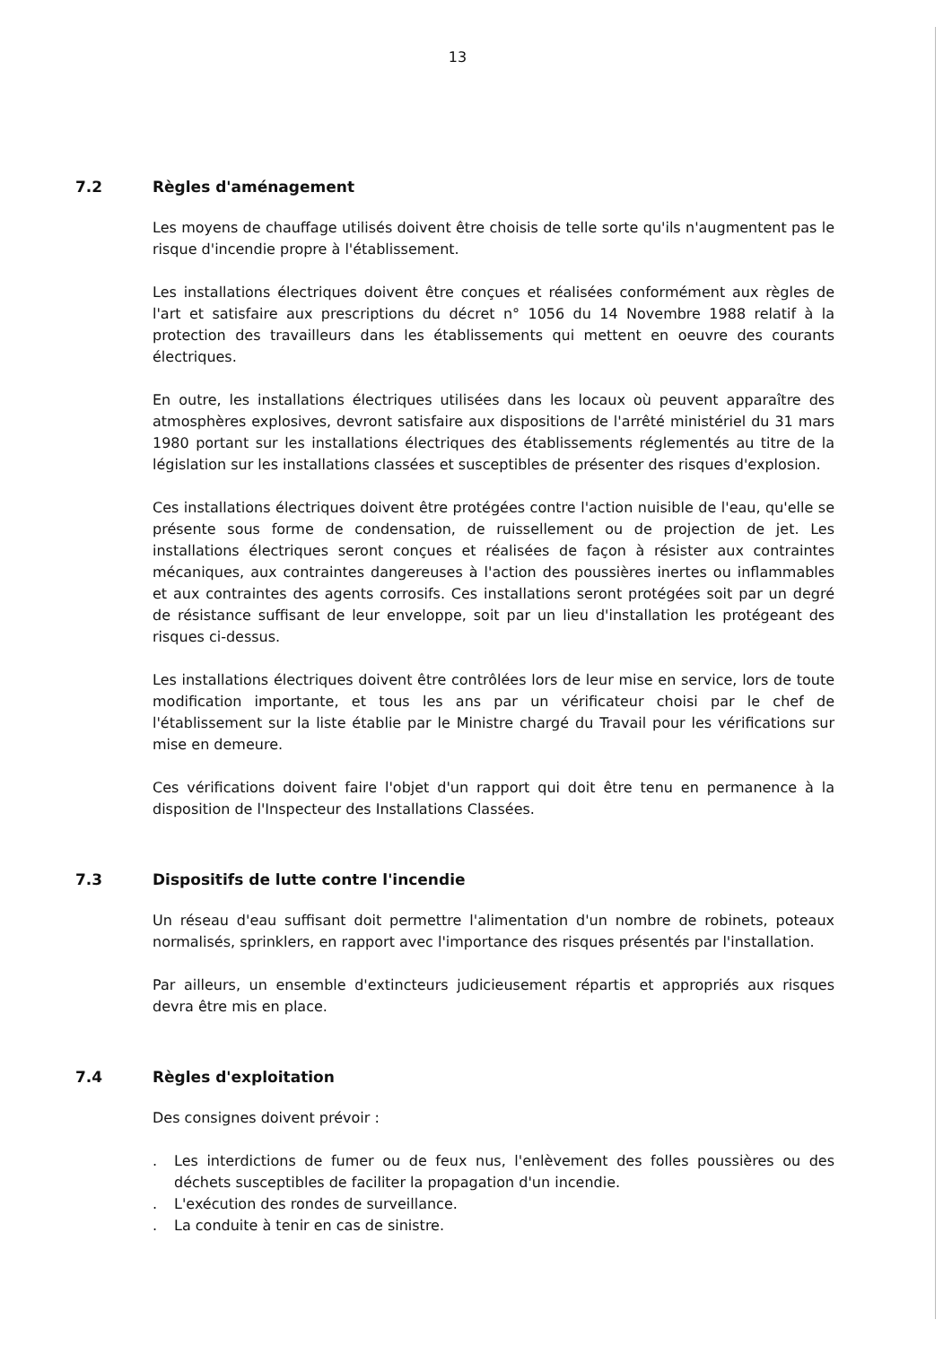13
7.2 Règles d'aménagement
Les moyens de chauffage utilisés doivent être choisis de telle sorte qu'ils n'augmentent pas le risque d'incendie propre à l'établissement.
Les installations électriques doivent être conçues et réalisées conformément aux règles de l'art et satisfaire aux prescriptions du décret n° 1056 du 14 Novembre 1988 relatif à la protection des travailleurs dans les établissements qui mettent en oeuvre des courants électriques.
En outre, les installations électriques utilisées dans les locaux où peuvent apparaître des atmosphères explosives, devront satisfaire aux dispositions de l'arrêté ministériel du 31 mars 1980 portant sur les installations électriques des établissements réglementés au titre de la législation sur les installations classées et susceptibles de présenter des risques d'explosion.
Ces installations électriques doivent être protégées contre l'action nuisible de l'eau, qu'elle se présente sous forme de condensation, de ruissellement ou de projection de jet. Les installations électriques seront conçues et réalisées de façon à résister aux contraintes mécaniques, aux contraintes dangereuses à l'action des poussières inertes ou inflammables et aux contraintes des agents corrosifs. Ces installations seront protégées soit par un degré de résistance suffisant de leur enveloppe, soit par un lieu d'installation les protégeant des risques ci-dessus.
Les installations électriques doivent être contrôlées lors de leur mise en service, lors de toute modification importante, et tous les ans par un vérificateur choisi par le chef de l'établissement sur la liste établie par le Ministre chargé du Travail pour les vérifications sur mise en demeure.
Ces vérifications doivent faire l'objet d'un rapport qui doit être tenu en permanence à la disposition de l'Inspecteur des Installations Classées.
7.3 Dispositifs de lutte contre l'incendie
Un réseau d'eau suffisant doit permettre l'alimentation d'un nombre de robinets, poteaux normalisés, sprinklers, en rapport avec l'importance des risques présentés par l'installation.
Par ailleurs, un ensemble d'extincteurs judicieusement répartis et appropriés aux risques devra être mis en place.
7.4 Règles d'exploitation
Des consignes doivent prévoir :
. Les interdictions de fumer ou de feux nus, l'enlèvement des folles poussières ou des déchets susceptibles de faciliter la propagation d'un incendie.
. L'exécution des rondes de surveillance.
. La conduite à tenir en cas de sinistre.